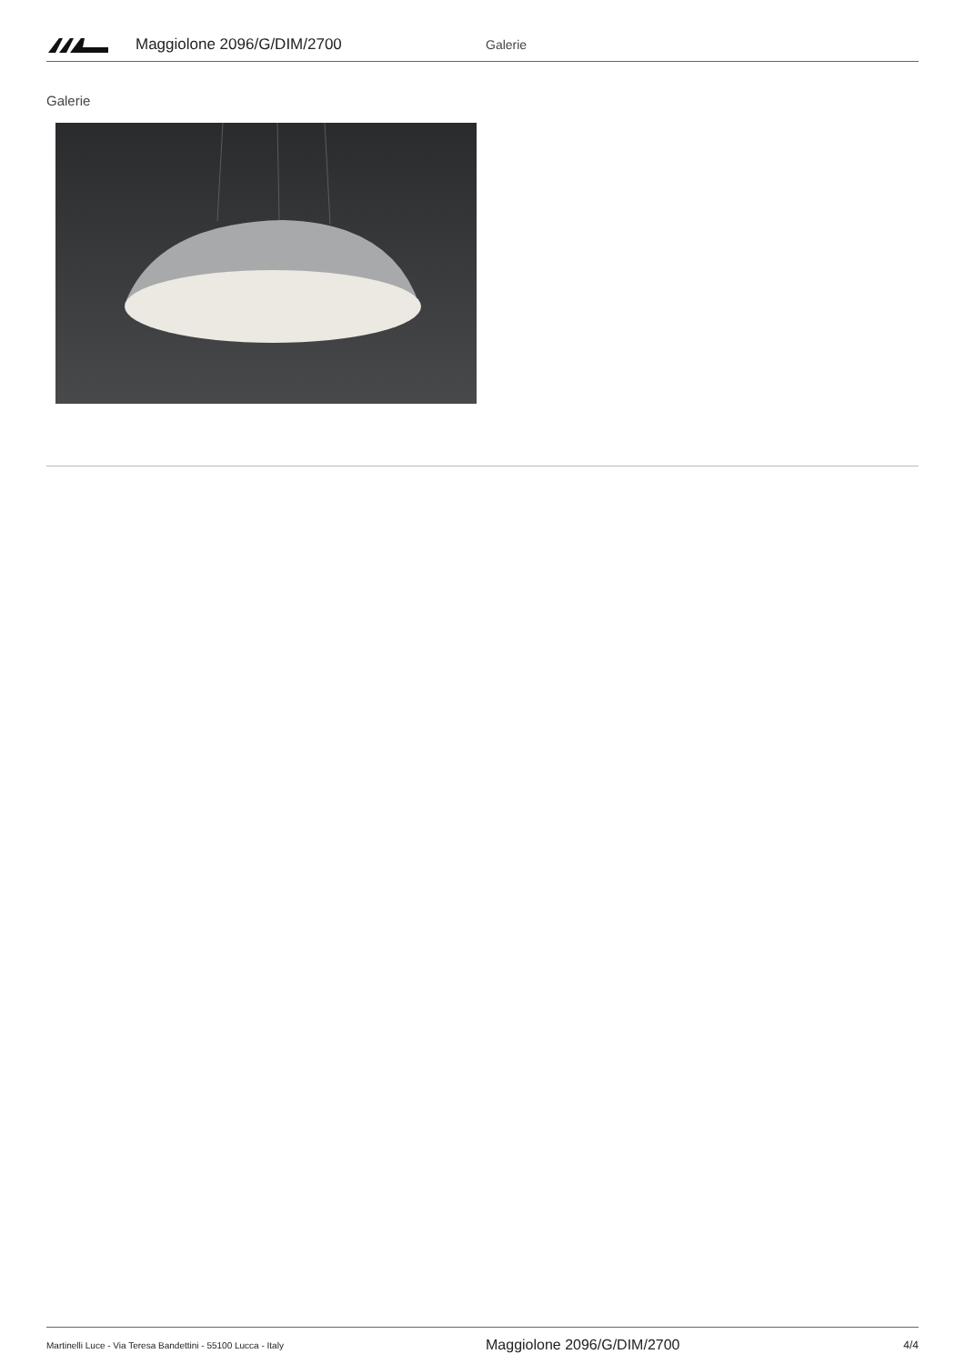Maggiolone 2096/G/DIM/2700 Galerie
Galerie
Martinelli Luce - Via Teresa Bandettini - 55100 Lucca - Italy Maggiolone 2096/G/DIM/2700 4/4